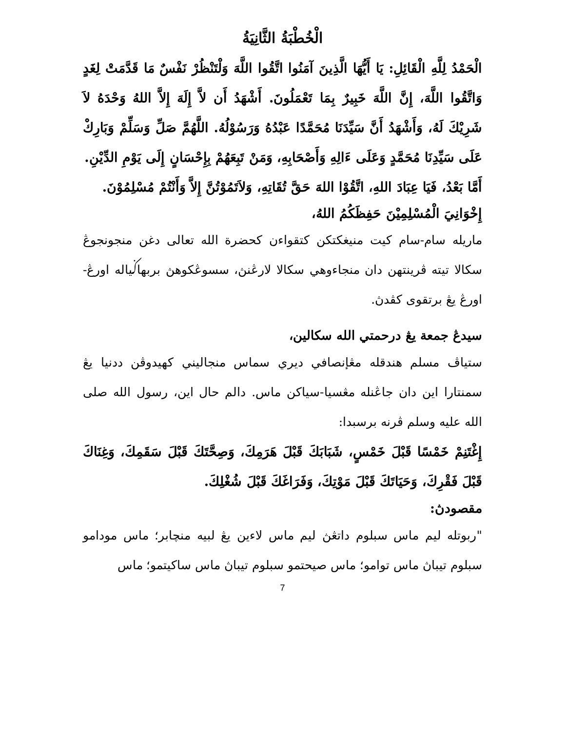الْخُطْبَةُ الثَّانِيَةُ
الْحَمْدُ لِلَّهِ الْقَائِلِ: يَا أَيُّهَا الَّذِينَ آمَنُوا اتَّقُوا اللَّهَ وَلْتَنْظُرْ نَفْسٌ مَا قَدَّمَتْ لِغَدٍ وَاتَّقُوا اللَّهَ، إِنَّ اللَّهَ خَبِيرٌ بِمَا تَعْمَلُونَ. أَشْهَدُ أَن لاَّ إِلَهَ إِلاَّ اللهُ وَحْدَهُ لاَ شَرِيْكَ لَهُ، وَأَشْهَدُ أَنَّ سَيِّدَنَا مُحَمَّدًا عَبْدُهُ وَرَسُوْلُهُ. اللَّهُمَّ صَلِّ وَسَلِّمْ وَبَارِكْ عَلَى سَيِّدِنَا مُحَمَّدٍ وَعَلَى ءَالِهِ وَأَصْحَابِهِ، وَمَنْ تَبِعَهُمْ بِإِحْسَانٍ إِلَى يَوْمِ الدِّيْنِ.
أَمَّا بَعْدُ، فَيَا عِبَادَ اللهِ، اتَّقُوْا اللهَ حَقَّ تُقَاتِهِ، وَلاَتَمُوْتُنَّ إِلاَّ وَأَنْتُمْ مُسْلِمُوْنَ.
إِخْوَانِيَ الْمُسْلِمِيْنَ حَفِظَكُمُ اللهُ،
ماريله سام-سام كيت منيغكتكن كتقواءن كحضرة الله تعالى دغن منجونجوڠ سكالا تيته ڤرينتهن دان منجاءوهي سكالا لارڠنڽ، سسوڠكوهڽ بربهاݢياله اورڠ-اورڠ يڠ برتقوى كڤدڽ.
سيدڠ جمعة يڠ درحمتي الله سكالين،
ستياڤ مسلم هندقله مڠإنصافي ديري سماس منجاليني كهيدوڤن ددنيا يڠ سمنتارا اين دان جاڠنله مڠسيا-سياكن ماس. دالم حال اين، رسول الله صلى الله عليه وسلم ڤرنه برسبدا:
إِغْتَنِمْ خَمْسًا قَبْلَ خَمْسٍ، شَبَابَكَ قَبْلَ هَرَمِكَ، وَصِحَّتَكَ قَبْلَ سَقَمِكَ، وَغِنَاكَ قَبْلَ فَقْرِكَ، وَحَيَاتَكَ قَبْلَ مَوْتِكَ، وَفَرَاغَكَ قَبْلَ شُغْلِكَ.
مقصودڽ:
"ربوتله ليم ماس سبلوم داتڠڽ ليم ماس لاءين يڠ لبيه منچابر؛ ماس مودامو سبلوم تيباڽ ماس توامو؛ ماس صيحتمو سبلوم تيباڽ ماس ساكيتمو؛ ماس
7